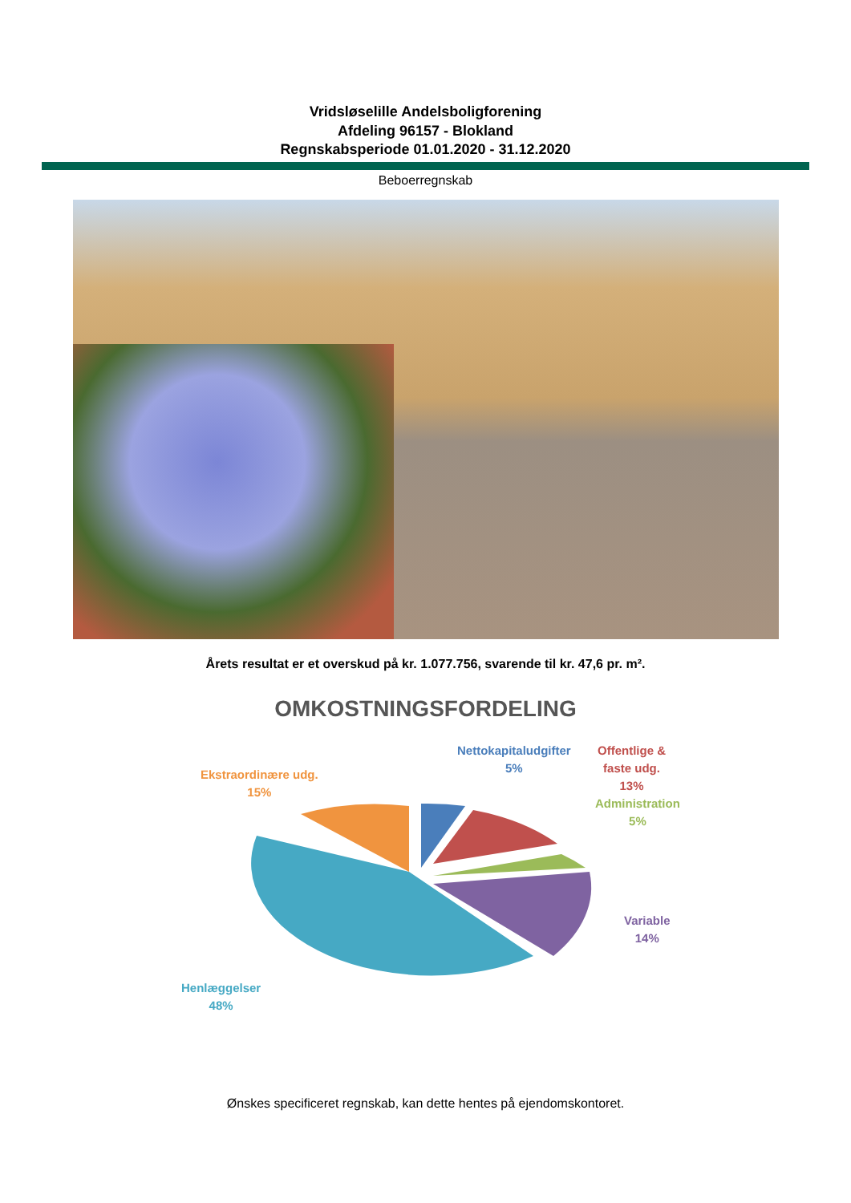Vridsløselille Andelsboligforening
Afdeling 96157 - Blokland
Regnskabsperiode 01.01.2020 - 31.12.2020
Beboerregnskab
Årets resultat er et overskud på kr. 1.077.756, svarende til kr. 47,6 pr. m².
OMKOSTNINGSFORDELING
Nettokapitaludgifter
5%
Offentlige &
faste udg.
13%
Administration
5%
Ekstraordinære udg.
15%
Variable
14%
Henlæggelser
48%
Ønskes specificeret regnskab, kan dette hentes på ejendomskontoret.